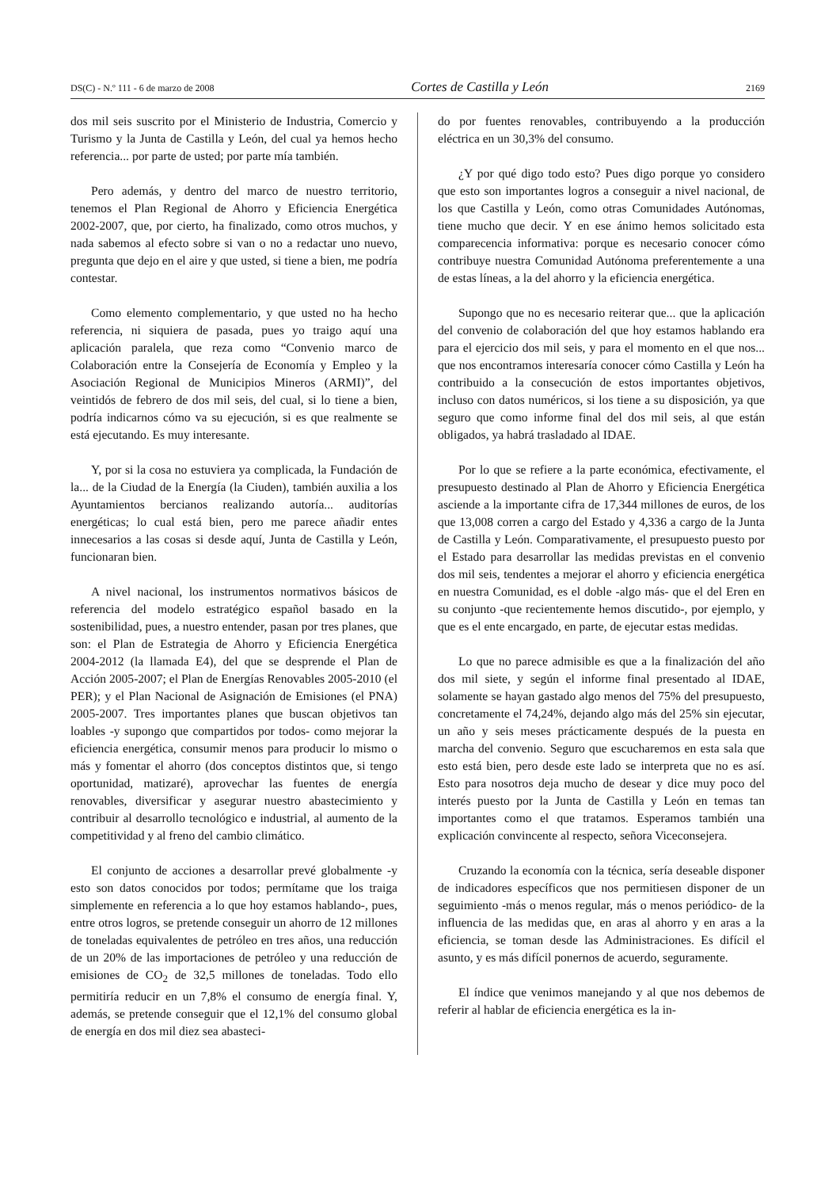DS(C) - N.º 111 - 6 de marzo de 2008 Cortes de Castilla y León 2169
dos mil seis suscrito por el Ministerio de Industria, Comercio y Turismo y la Junta de Castilla y León, del cual ya hemos hecho referencia... por parte de usted; por parte mía también.
Pero además, y dentro del marco de nuestro territorio, tenemos el Plan Regional de Ahorro y Eficiencia Energética 2002-2007, que, por cierto, ha finalizado, como otros muchos, y nada sabemos al efecto sobre si van o no a redactar uno nuevo, pregunta que dejo en el aire y que usted, si tiene a bien, me podría contestar.
Como elemento complementario, y que usted no ha hecho referencia, ni siquiera de pasada, pues yo traigo aquí una aplicación paralela, que reza como “Convenio marco de Colaboración entre la Consejería de Economía y Empleo y la Asociación Regional de Municipios Mineros (ARMI)”, del veintidós de febrero de dos mil seis, del cual, si lo tiene a bien, podría indicarnos cómo va su ejecución, si es que realmente se está ejecutando. Es muy interesante.
Y, por si la cosa no estuviera ya complicada, la Fundación de la... de la Ciudad de la Energía (la Ciuden), también auxilia a los Ayuntamientos bercianos realizando autoría... auditorías energéticas; lo cual está bien, pero me parece añadir entes innecesarios a las cosas si desde aquí, Junta de Castilla y León, funcionaran bien.
A nivel nacional, los instrumentos normativos básicos de referencia del modelo estratégico español basado en la sostenibilidad, pues, a nuestro entender, pasan por tres planes, que son: el Plan de Estrategia de Ahorro y Eficiencia Energética 2004-2012 (la llamada E4), del que se desprende el Plan de Acción 2005-2007; el Plan de Energías Renovables 2005-2010 (el PER); y el Plan Nacional de Asignación de Emisiones (el PNA) 2005-2007. Tres importantes planes que buscan objetivos tan loables -y supongo que compartidos por todos- como mejorar la eficiencia energética, consumir menos para producir lo mismo o más y fomentar el ahorro (dos conceptos distintos que, si tengo oportunidad, matizaré), aprovechar las fuentes de energía renovables, diversificar y asegurar nuestro abastecimiento y contribuir al desarrollo tecnológico e industrial, al aumento de la competitividad y al freno del cambio climático.
El conjunto de acciones a desarrollar prevé globalmente -y esto son datos conocidos por todos; permítame que los traiga simplemente en referencia a lo que hoy estamos hablando-, pues, entre otros logros, se pretende conseguir un ahorro de 12 millones de toneladas equivalentes de petróleo en tres años, una reducción de un 20% de las importaciones de petróleo y una reducción de emisiones de CO<sub>2</sub> de 32,5 millones de toneladas. Todo ello permitiría reducir en un 7,8% el consumo de energía final. Y, además, se pretende conseguir que el 12,1% del consumo global de energía en dos mil diez sea abasteci-
do por fuentes renovables, contribuyendo a la producción eléctrica en un 30,3% del consumo.
¿Y por qué digo todo esto? Pues digo porque yo considero que esto son importantes logros a conseguir a nivel nacional, de los que Castilla y León, como otras Comunidades Autónomas, tiene mucho que decir. Y en ese ánimo hemos solicitado esta comparecencia informativa: porque es necesario conocer cómo contribuye nuestra Comunidad Autónoma preferentemente a una de estas líneas, a la del ahorro y la eficiencia energética.
Supongo que no es necesario reiterar que... que la aplicación del convenio de colaboración del que hoy estamos hablando era para el ejercicio dos mil seis, y para el momento en el que nos... que nos encontramos interesaría conocer cómo Castilla y León ha contribuido a la consecución de estos importantes objetivos, incluso con datos numéricos, si los tiene a su disposición, ya que seguro que como informe final del dos mil seis, al que están obligados, ya habrá trasladado al IDAE.
Por lo que se refiere a la parte económica, efectivamente, el presupuesto destinado al Plan de Ahorro y Eficiencia Energética asciende a la importante cifra de 17,344 millones de euros, de los que 13,008 corren a cargo del Estado y 4,336 a cargo de la Junta de Castilla y León. Comparativamente, el presupuesto puesto por el Estado para desarrollar las medidas previstas en el convenio dos mil seis, tendentes a mejorar el ahorro y eficiencia energética en nuestra Comunidad, es el doble -algo más- que el del Eren en su conjunto -que recientemente hemos discutido-, por ejemplo, y que es el ente encargado, en parte, de ejecutar estas medidas.
Lo que no parece admisible es que a la finalización del año dos mil siete, y según el informe final presentado al IDAE, solamente se hayan gastado algo menos del 75% del presupuesto, concretamente el 74,24%, dejando algo más del 25% sin ejecutar, un año y seis meses prácticamente después de la puesta en marcha del convenio. Seguro que escucharemos en esta sala que esto está bien, pero desde este lado se interpreta que no es así. Esto para nosotros deja mucho de desear y dice muy poco del interés puesto por la Junta de Castilla y León en temas tan importantes como el que tratamos. Esperamos también una explicación convincente al respecto, señora Viceconsejera.
Cruzando la economía con la técnica, sería deseable disponer de indicadores específicos que nos permitiesen disponer de un seguimiento -más o menos regular, más o menos periódico- de la influencia de las medidas que, en aras al ahorro y en aras a la eficiencia, se toman desde las Administraciones. Es difícil el asunto, y es más difícil ponernos de acuerdo, seguramente.
El índice que venimos manejando y al que nos debemos de referir al hablar de eficiencia energética es la in-